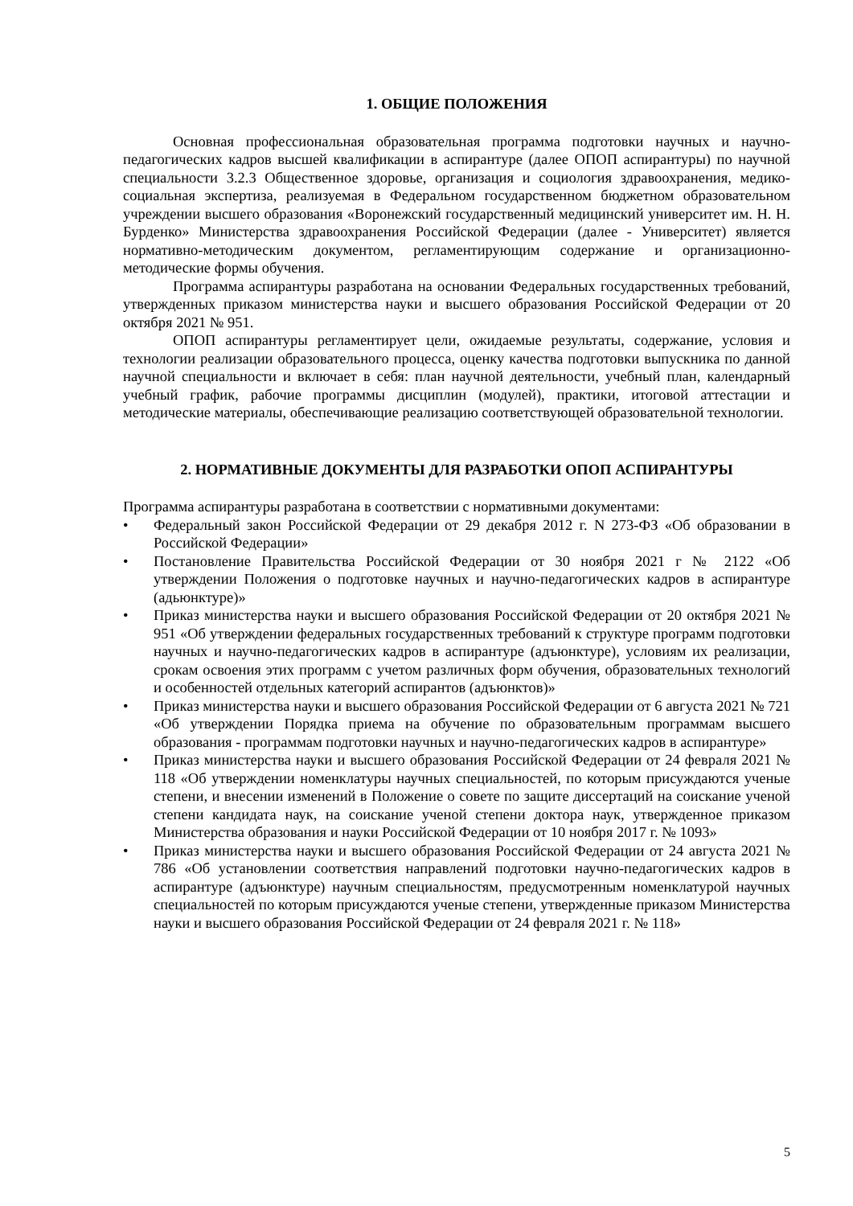1. ОБЩИЕ ПОЛОЖЕНИЯ
Основная профессиональная образовательная программа подготовки научных и научно-педагогических кадров высшей квалификации в аспирантуре (далее ОПОП аспирантуры) по научной специальности 3.2.3 Общественное здоровье, организация и социология здравоохранения, медико-социальная экспертиза, реализуемая в Федеральном государственном бюджетном образовательном учреждении высшего образования «Воронежский государственный медицинский университет им. Н. Н. Бурденко» Министерства здравоохранения Российской Федерации (далее - Университет) является нормативно-методическим документом, регламентирующим содержание и организационно-методические формы обучения.
Программа аспирантуры разработана на основании Федеральных государственных требований, утвержденных приказом министерства науки и высшего образования Российской Федерации от 20 октября 2021 № 951.
ОПОП аспирантуры регламентирует цели, ожидаемые результаты, содержание, условия и технологии реализации образовательного процесса, оценку качества подготовки выпускника по данной научной специальности и включает в себя: план научной деятельности, учебный план, календарный учебный график, рабочие программы дисциплин (модулей), практики, итоговой аттестации и методические материалы, обеспечивающие реализацию соответствующей образовательной технологии.
2. НОРМАТИВНЫЕ ДОКУМЕНТЫ ДЛЯ РАЗРАБОТКИ ОПОП АСПИРАНТУРЫ
Программа аспирантуры разработана в соответствии с нормативными документами:
• Федеральный закон Российской Федерации от 29 декабря 2012 г. N 273-ФЗ «Об образовании в Российской Федерации»
• Постановление Правительства Российской Федерации от 30 ноября 2021 г № 2122 «Об утверждении Положения о подготовке научных и научно-педагогических кадров в аспирантуре (адьюнктуре)»
• Приказ министерства науки и высшего образования Российской Федерации от 20 октября 2021 № 951 «Об утверждении федеральных государственных требований к структуре программ подготовки научных и научно-педагогических кадров в аспирантуре (адъюнктуре), условиям их реализации, срокам освоения этих программ с учетом различных форм обучения, образовательных технологий и особенностей отдельных категорий аспирантов (адъюнктов)»
• Приказ министерства науки и высшего образования Российской Федерации от 6 августа 2021 № 721 «Об утверждении Порядка приема на обучение по образовательным программам высшего образования - программам подготовки научных и научно-педагогических кадров в аспирантуре»
• Приказ министерства науки и высшего образования Российской Федерации от 24 февраля 2021 № 118 «Об утверждении номенклатуры научных специальностей, по которым присуждаются ученые степени, и внесении изменений в Положение о совете по защите диссертаций на соискание ученой степени кандидата наук, на соискание ученой степени доктора наук, утвержденное приказом Министерства образования и науки Российской Федерации от 10 ноября 2017 г. № 1093»
• Приказ министерства науки и высшего образования Российской Федерации от 24 августа 2021 № 786 «Об установлении соответствия направлений подготовки научно-педагогических кадров в аспирантуре (адъюнктуре) научным специальностям, предусмотренным номенклатурой научных специальностей по которым присуждаются ученые степени, утвержденные приказом Министерства науки и высшего образования Российской Федерации от 24 февраля 2021 г. № 118»
5